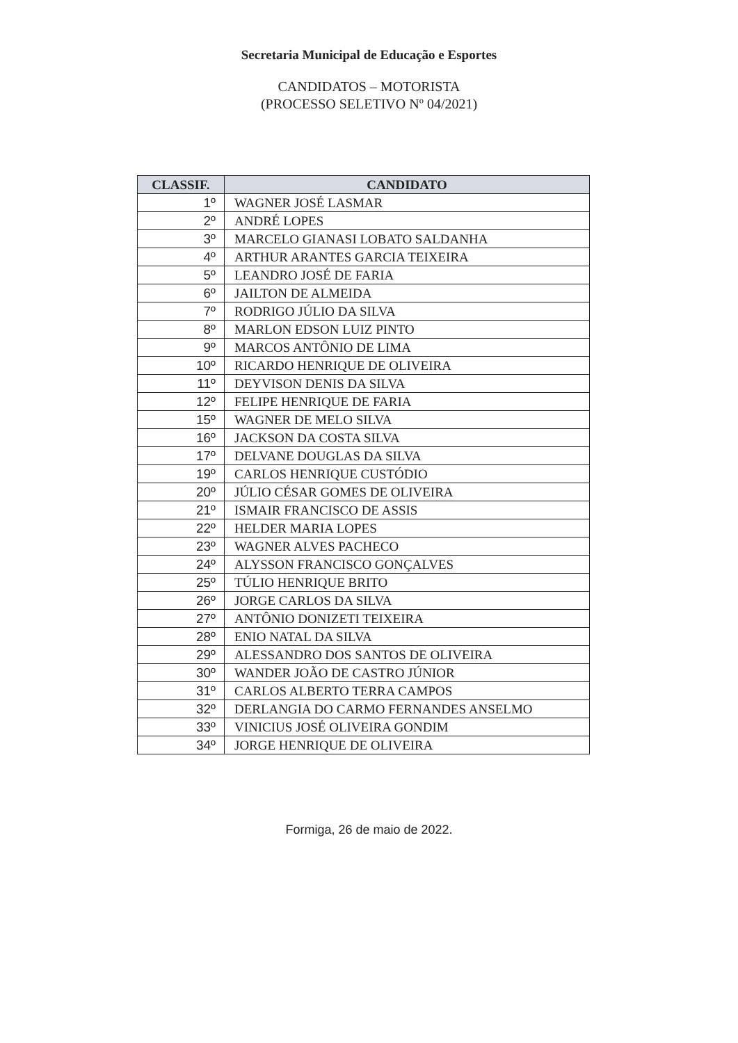Secretaria Municipal de Educação e Esportes
CANDIDATOS – MOTORISTA
(PROCESSO SELETIVO Nº 04/2021)
| CLASSIF. | CANDIDATO |
| --- | --- |
| 1º | WAGNER JOSÉ LASMAR |
| 2º | ANDRÉ LOPES |
| 3º | MARCELO GIANASI LOBATO SALDANHA |
| 4º | ARTHUR ARANTES GARCIA TEIXEIRA |
| 5º | LEANDRO JOSÉ DE FARIA |
| 6º | JAILTON DE ALMEIDA |
| 7º | RODRIGO JÚLIO DA SILVA |
| 8º | MARLON EDSON LUIZ PINTO |
| 9º | MARCOS ANTÔNIO DE LIMA |
| 10º | RICARDO HENRIQUE DE OLIVEIRA |
| 11º | DEYVISON DENIS DA SILVA |
| 12º | FELIPE HENRIQUE DE FARIA |
| 15º | WAGNER DE MELO SILVA |
| 16º | JACKSON DA COSTA SILVA |
| 17º | DELVANE DOUGLAS DA SILVA |
| 19º | CARLOS HENRIQUE CUSTÓDIO |
| 20º | JÚLIO CÉSAR GOMES DE OLIVEIRA |
| 21º | ISMAIR FRANCISCO DE ASSIS |
| 22º | HELDER MARIA LOPES |
| 23º | WAGNER ALVES PACHECO |
| 24º | ALYSSON FRANCISCO GONÇALVES |
| 25º | TÚLIO HENRIQUE BRITO |
| 26º | JORGE CARLOS DA SILVA |
| 27º | ANTÔNIO DONIZETI TEIXEIRA |
| 28º | ENIO NATAL DA SILVA |
| 29º | ALESSANDRO DOS SANTOS DE OLIVEIRA |
| 30º | WANDER JOÃO DE CASTRO JÚNIOR |
| 31º | CARLOS ALBERTO TERRA CAMPOS |
| 32º | DERLANGIA DO CARMO FERNANDES ANSELMO |
| 33º | VINICIUS JOSÉ OLIVEIRA GONDIM |
| 34º | JORGE HENRIQUE DE OLIVEIRA |
Formiga, 26 de maio de 2022.